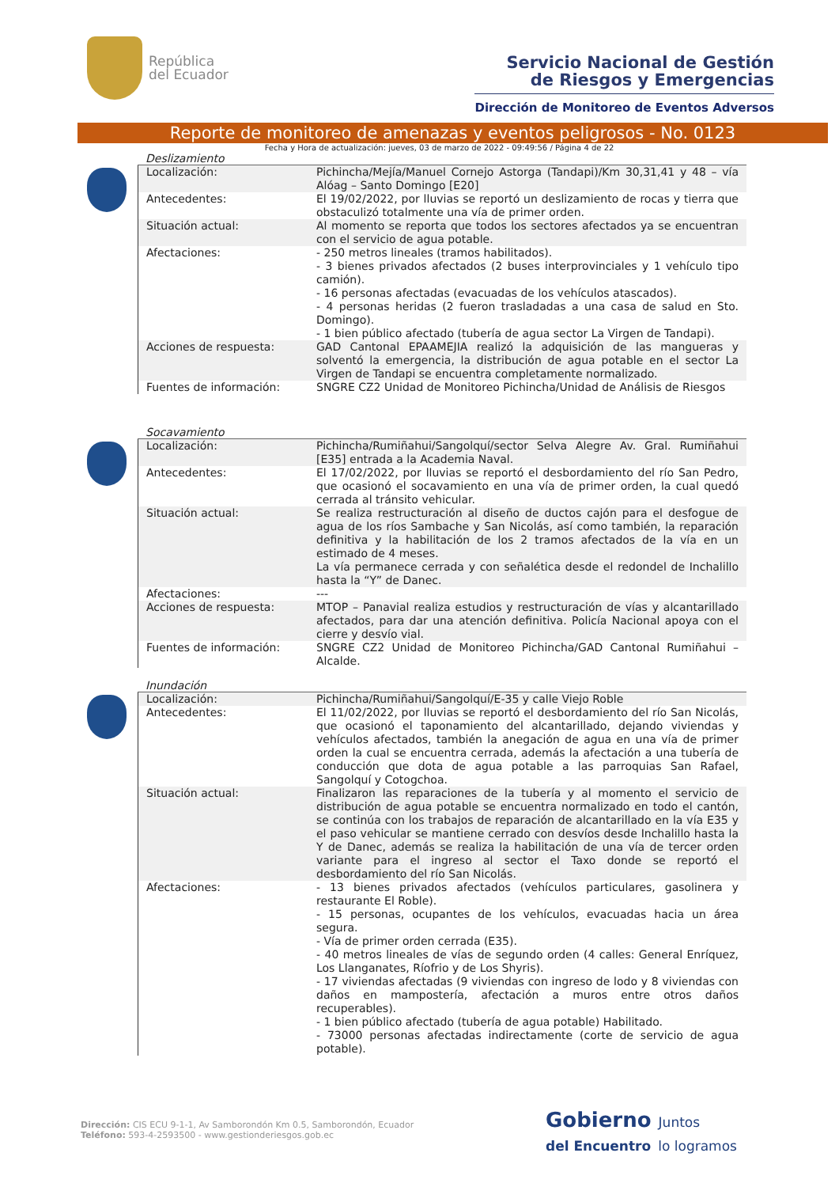República
del Ecuador
Servicio Nacional de Gestión
de Riesgos y Emergencias
Dirección de Monitoreo de Eventos Adversos
Reporte de monitoreo de amenazas y eventos peligrosos - No. 0123
Fecha y Hora de actualización: jueves, 03 de marzo de 2022 - 09:49:56 / Página 4 de 22
Deslizamiento
| Localización: | Pichincha/Mejía/Manuel Cornejo Astorga (Tandapi)/Km 30,31,41 y 48 – vía Alóag – Santo Domingo [E20] |
| Antecedentes: | El 19/02/2022, por lluvias se reportó un deslizamiento de rocas y tierra que obstaculizó totalmente una vía de primer orden. |
| Situación actual: | Al momento se reporta que todos los sectores afectados ya se encuentran con el servicio de agua potable. |
| Afectaciones: | - 250 metros lineales (tramos habilitados). - 3 bienes privados afectados (2 buses interprovinciales y 1 vehículo tipo camión). - 16 personas afectadas (evacuadas de los vehículos atascados). - 4 personas heridas (2 fueron trasladadas a una casa de salud en Sto. Domingo). - 1 bien público afectado (tubería de agua sector La Virgen de Tandapi). |
| Acciones de respuesta: | GAD Cantonal EPAAMEJIA realizó la adquisición de las mangueras y solventó la emergencia, la distribución de agua potable en el sector La Virgen de Tandapi se encuentra completamente normalizado. |
| Fuentes de información: | SNGRE CZ2 Unidad de Monitoreo Pichincha/Unidad de Análisis de Riesgos |
Socavamiento
| Localización: | Pichincha/Rumiñahui/Sangolquí/sector Selva Alegre Av. Gral. Rumiñahui [E35] entrada a la Academia Naval. |
| Antecedentes: | El 17/02/2022, por lluvias se reportó el desbordamiento del río San Pedro, que ocasionó el socavamiento en una vía de primer orden, la cual quedó cerrada al tránsito vehicular. |
| Situación actual: | Se realiza restructuración al diseño de ductos cajón para el desfogue de agua de los ríos Sambache y San Nicolás, así como también, la reparación definitiva y la habilitación de los 2 tramos afectados de la vía en un estimado de 4 meses. La vía permanece cerrada y con señalética desde el redondel de Inchalillo hasta la “Y” de Danec. |
| Afectaciones: | --- |
| Acciones de respuesta: | MTOP – Panavial realiza estudios y restructuración de vías y alcantarillado afectados, para dar una atención definitiva. Policía Nacional apoya con el cierre y desvío vial. |
| Fuentes de información: | SNGRE CZ2 Unidad de Monitoreo Pichincha/GAD Cantonal Rumiñahui – Alcalde. |
Inundación
| Localización: | Pichincha/Rumiñahui/Sangolquí/E-35 y calle Viejo Roble |
| Antecedentes: | El 11/02/2022, por lluvias se reportó el desbordamiento del río San Nicolás, que ocasionó el taponamiento del alcantarillado, dejando viviendas y vehículos afectados, también la anegación de agua en una vía de primer orden la cual se encuentra cerrada, además la afectación a una tubería de conducción que dota de agua potable a las parroquias San Rafael, Sangolquí y Cotogchoa. |
| Situación actual: | Finalizaron las reparaciones de la tubería y al momento el servicio de distribución de agua potable se encuentra normalizado en todo el cantón, se continúa con los trabajos de reparación de alcantarillado en la vía E35 y el paso vehicular se mantiene cerrado con desvíos desde Inchalillo hasta la Y de Danec, además se realiza la habilitación de una vía de tercer orden variante para el ingreso al sector el Taxo donde se reportó el desbordamiento del río San Nicolás. |
| Afectaciones: | - 13 bienes privados afectados (vehículos particulares, gasolinera y restaurante El Roble). - 15 personas, ocupantes de los vehículos, evacuadas hacia un área segura. - Vía de primer orden cerrada (E35). - 40 metros lineales de vías de segundo orden (4 calles: General Enríquez, Los Llanganates, Ríofrio y de Los Shyris). - 17 viviendas afectadas (9 viviendas con ingreso de lodo y 8 viviendas con daños en mampostería, afectación a muros entre otros daños recuperables). - 1 bien público afectado (tubería de agua potable) Habilitado. - 73000 personas afectadas indirectamente (corte de servicio de agua potable). |
Dirección: CIS ECU 9-1-1, Av Samborondón Km 0.5, Samborondón, Ecuador
Teléfono: 593-4-2593500 - www.gestionderiesgos.gob.ec
Gobierno Juntos
del Encuentro lo logramos